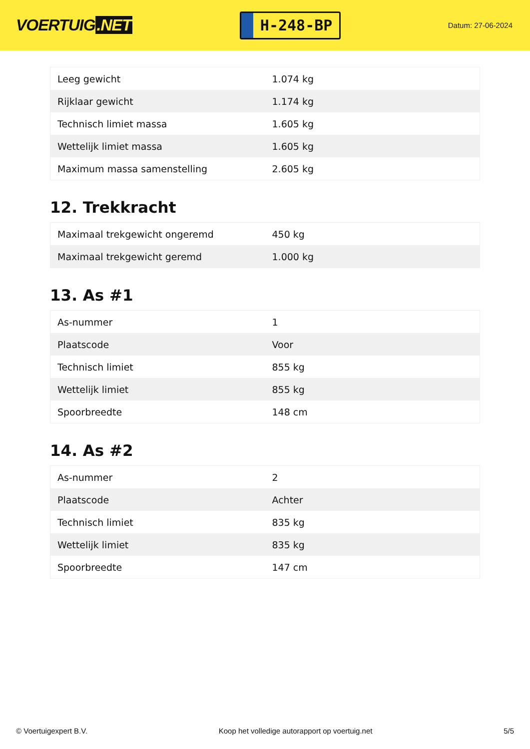VOERTUIG.NET
H-248-BP
Datum: 27-06-2024
| Leeg gewicht | 1.074 kg |
| Rijklaar gewicht | 1.174 kg |
| Technisch limiet massa | 1.605 kg |
| Wettelijk limiet massa | 1.605 kg |
| Maximum massa samenstelling | 2.605 kg |
12. Trekkracht
| Maximaal trekgewicht ongeremd | 450 kg |
| Maximaal trekgewicht geremd | 1.000 kg |
13. As #1
| As-nummer | 1 |
| Plaatscode | Voor |
| Technisch limiet | 855 kg |
| Wettelijk limiet | 855 kg |
| Spoorbreedte | 148 cm |
14. As #2
| As-nummer | 2 |
| Plaatscode | Achter |
| Technisch limiet | 835 kg |
| Wettelijk limiet | 835 kg |
| Spoorbreedte | 147 cm |
© Voertuigexpert B.V. Koop het volledige autorapport op voertuig.net 5/5